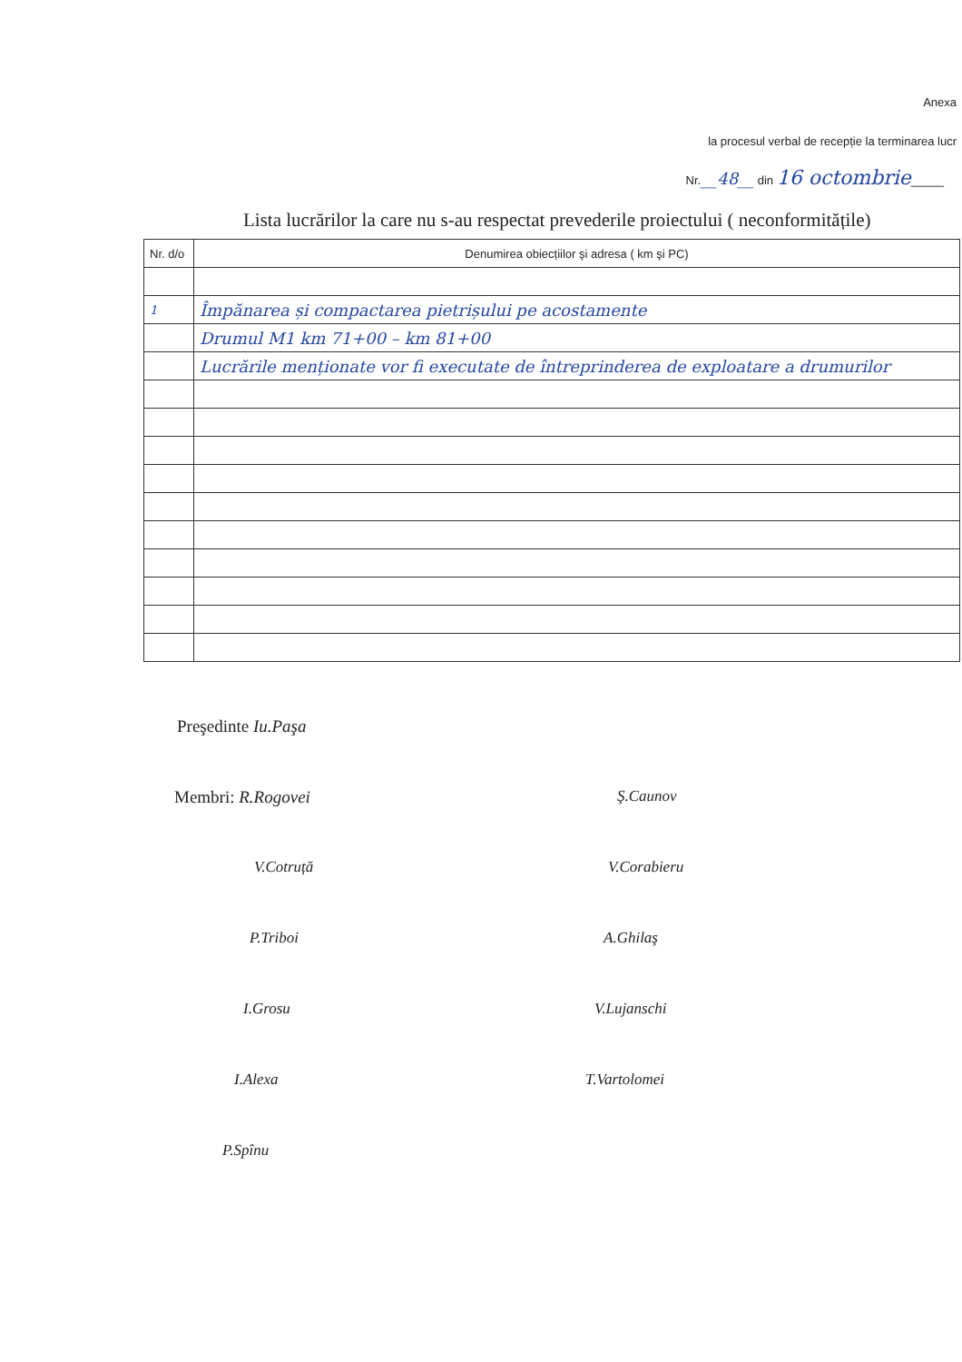Anexa
la procesul verbal de recepție la terminarea lucr
Nr.__48__ din 16 octombrie_____
Lista lucrărilor la care nu s-au respectat prevederile proiectului ( neconformitățile)
| Nr. d/o | Denumirea obiecțiilor şi adresa ( km şi PC) |
| 1 | Împănarea și compactarea pietrișului pe acostamente |
| | Drumul M1 km 71+00 – km 81+00 |
| | Lucrările menționate vor fi executate de întreprinderea de exploatare a drumurilor |
Preşedinte Iu.Paşa
Membri: R.Rogovei
Ş.Caunov
V.Cotruță
V.Corabieru
P.Triboi
A.Ghilaş
I.Grosu
V.Lujanschi
I.Alexa
T.Vartolomei
P.Spînu